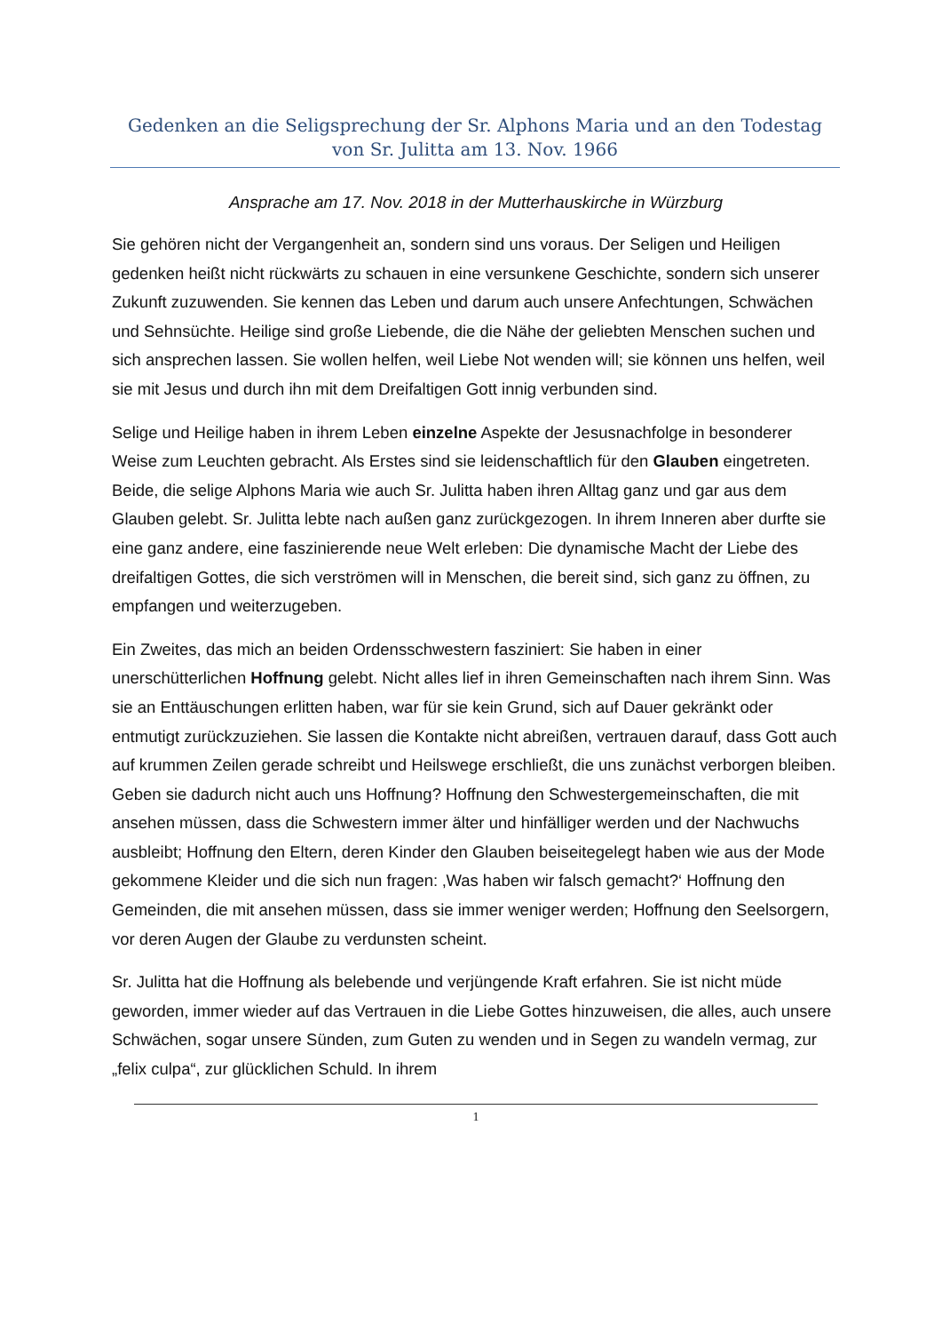Gedenken an die Seligsprechung der Sr. Alphons Maria und an den Todestag von Sr. Julitta am 13. Nov. 1966
Ansprache am 17. Nov. 2018 in der Mutterhauskirche in Würzburg
Sie gehören nicht der Vergangenheit an, sondern sind uns voraus. Der Seligen und Heiligen gedenken heißt nicht rückwärts zu schauen in eine versunkene Geschichte, sondern sich unserer Zukunft zuzuwenden. Sie kennen das Leben und darum auch unsere Anfechtungen, Schwächen und Sehnsüchte. Heilige sind große Liebende, die die Nähe der geliebten Menschen suchen und sich ansprechen lassen. Sie wollen helfen, weil Liebe Not wenden will; sie können uns helfen, weil sie mit Jesus und durch ihn mit dem Dreifaltigen Gott innig verbunden sind.
Selige und Heilige haben in ihrem Leben einzelne Aspekte der Jesusnachfolge in besonderer Weise zum Leuchten gebracht. Als Erstes sind sie leidenschaftlich für den Glauben eingetreten. Beide, die selige Alphons Maria wie auch Sr. Julitta haben ihren Alltag ganz und gar aus dem Glauben gelebt. Sr. Julitta lebte nach außen ganz zurückgezogen. In ihrem Inneren aber durfte sie eine ganz andere, eine faszinierende neue Welt erleben: Die dynamische Macht der Liebe des dreifaltigen Gottes, die sich verströmen will in Menschen, die bereit sind, sich ganz zu öffnen, zu empfangen und weiterzugeben.
Ein Zweites, das mich an beiden Ordensschwestern fasziniert: Sie haben in einer unerschütterlichen Hoffnung gelebt. Nicht alles lief in ihren Gemeinschaften nach ihrem Sinn. Was sie an Enttäuschungen erlitten haben, war für sie kein Grund, sich auf Dauer gekränkt oder entmutigt zurückzuziehen. Sie lassen die Kontakte nicht abreißen, vertrauen darauf, dass Gott auch auf krummen Zeilen gerade schreibt und Heilswege erschließt, die uns zunächst verborgen bleiben. Geben sie dadurch nicht auch uns Hoffnung? Hoffnung den Schwestergemeinschaften, die mit ansehen müssen, dass die Schwestern immer älter und hinfälliger werden und der Nachwuchs ausbleibt; Hoffnung den Eltern, deren Kinder den Glauben beiseitegelegt haben wie aus der Mode gekommene Kleider und die sich nun fragen: ‚Was haben wir falsch gemacht?‘ Hoffnung den Gemeinden, die mit ansehen müssen, dass sie immer weniger werden; Hoffnung den Seelsorgern, vor deren Augen der Glaube zu verdunsten scheint.
Sr. Julitta hat die Hoffnung als belebende und verjüngende Kraft erfahren. Sie ist nicht müde geworden, immer wieder auf das Vertrauen in die Liebe Gottes hinzuweisen, die alles, auch unsere Schwächen, sogar unsere Sünden, zum Guten zu wenden und in Segen zu wandeln vermag, zur „felix culpa“, zur glücklichen Schuld. In ihrem
1